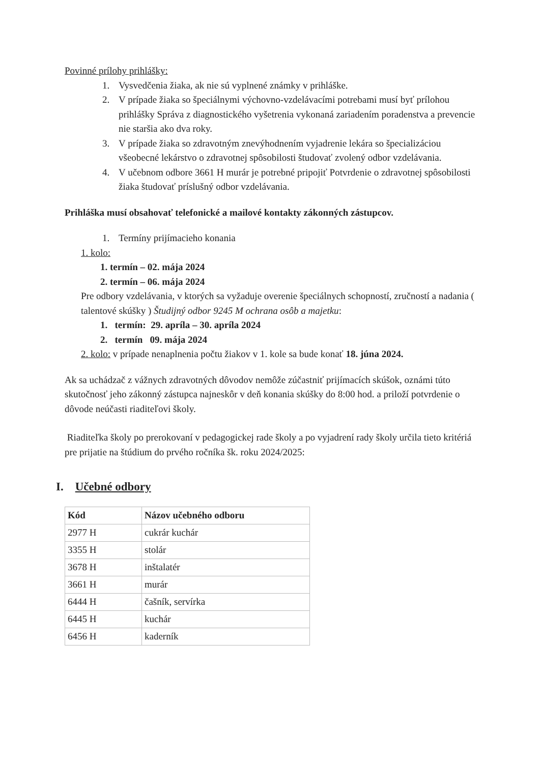Povinné prílohy prihlášky:
1. Vysvedčenia žiaka, ak nie sú vyplnené známky v prihláške.
2. V prípade žiaka so špeciálnymi výchovno-vzdelávacími potrebami musí byť prílohou prihlášky Správa z diagnostického vyšetrenia vykonaná zariadením poradenstva a prevencie nie staršia ako dva roky.
3. V prípade žiaka so zdravotným znevýhodnením vyjadrenie lekára so špecializáciou všeobecné lekárstvo o zdravotnej spôsobilosti študovať zvolený odbor vzdelávania.
4. V učebnom odbore 3661 H murár je potrebné pripojiť Potvrdenie o zdravotnej spôsobilosti žiaka študovať príslušný odbor vzdelávania.
Prihláška musí obsahovať telefonické a mailové kontakty zákonných zástupcov.
1. Termíny prijímacieho konania
1. kolo:
1. termín – 02. mája 2024
2. termín – 06. mája 2024
Pre odbory vzdelávania, v ktorých sa vyžaduje overenie špeciálnych schopností, zručností a nadania ( talentové skúšky ) Študijný odbor 9245 M ochrana osôb a majetku:
1. termín: 29. apríla – 30. apríla 2024
2. termín 09. mája 2024
2. kolo: v prípade nenaplnenia počtu žiakov v 1. kole sa bude konať 18. júna 2024.
Ak sa uchádzač z vážnych zdravotných dôvodov nemôže zúčastniť prijímacích skúšok, oznámi túto skutočnosť jeho zákonný zástupca najneskôr v deň konania skúšky do 8:00 hod. a priloží potvrdenie o dôvode neúčasti riaditeľovi školy.
Riaditeľka školy po prerokovaní v pedagogickej rade školy a po vyjadrení rady školy určila tieto kritériá pre prijatie na štúdium do prvého ročníka šk. roku 2024/2025:
I. Učebné odbory
| Kód | Názov učebného odboru |
| --- | --- |
| 2977 H | cukrár kuchár |
| 3355 H | stolár |
| 3678 H | inštalatér |
| 3661 H | murár |
| 6444 H | čašník, servírka |
| 6445 H | kuchár |
| 6456 H | kaderník |